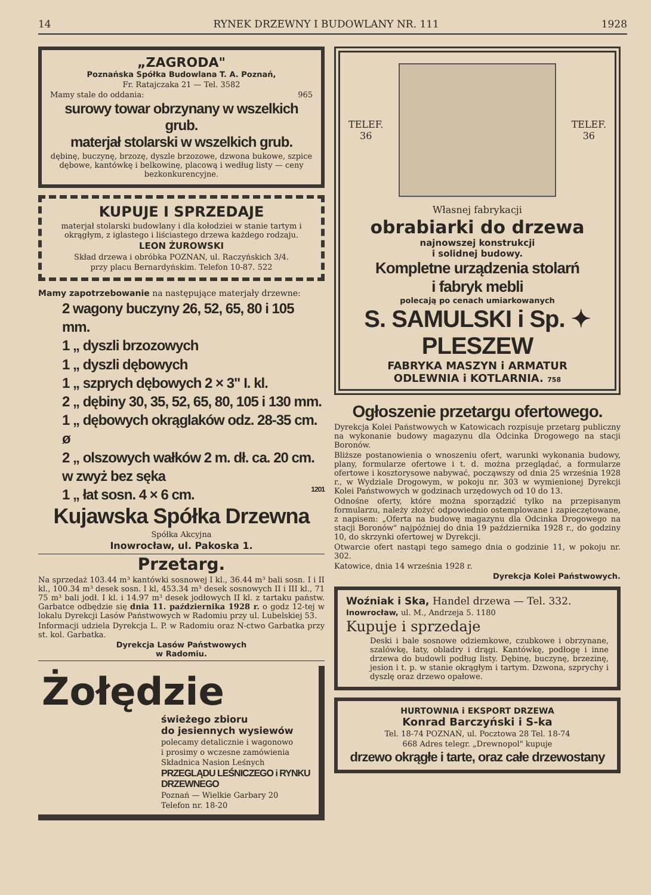14 RYNEK DRZEWNY I BUDOWLANY NR. 111 1928
„ZAGRODA"
Poznańska Spółka Budowlana T. A. Poznań,
Fr. Ratajczaka 21 — Tel. 3582
Mamy stale do oddania: 965
surowy towar obrzynany w wszelkich grub.
materjał stolarski w wszelkich grub.
dębinę, buczynę, brzozę, dyszle brzozowe, dzwona bukowe, szpice dębowe, kantówkę i belkowinę, placową i według listy — ceny bezkonkurencyjne.
KUPUJE I SPRZEDAJE
materjał stolarski budowlany i dla kołodziei w stanie tartym i okrągłym, z iglastego i liściastego drzewa każdego rodzaju.
LEON ŻUROWSKI
Skład drzewa i obróbka POZNAN, ul. Raczyńskich 3/4.
przy placu Bernardyńskim. Telefon 10-87. 522
Mamy zapotrzebowanie na następujące materjały drzewne:
2 wagony buczyny 26, 52, 65, 80 i 105 mm.
1 „ dyszli brzozowych
1 „ dyszli dębowych
1 „ szprych dębowych 2 × 3" I. kl.
2 „ dębiny 30, 35, 52, 65, 80, 105 i 130 mm.
1 „ dębowych okrąglaków odz. 28-35 cm. ø
2 „ olszowych wałków 2 m. dł. ca. 20 cm. w zwyż bez sęka
1 „ łat sosn. 4 × 6 cm. 1201
Kujawska Spółka Drzewna
Spółka Akcyjna
Inowrocław, ul. Pakoska 1.
Przetarg.
Na sprzedaż 103.44 m³ kantówki sosnowej I kl., 36.44 m³ bali sosn. I i II kl., 100.34 m³ desek sosn. I kl, 453.34 m³ desek sosnowych II i III kl., 71 75 m³ bali jodł. I kl. i 14.97 m³ desek jodłowych II kl. z tartaku państw. Garbatce odbędzie się dnia 11. października 1928 r. o godz 12-tej w lokalu Dyrekcji Lasów Państwowych w Radomiu przy ul. Lubelskiej 53.
Informacji udziela Dyrekcja L. P. w Radomiu oraz N-ctwo Garbatka przy st. kol. Garbatka.
Dyrekcja Lasów Państwowych
w Radomiu.
Żołędzie
świeżego zbioru
do jesiennych wysiewów
polecamy detalicznie i wagonowo
i prosimy o wczesne zamówienia
Składnica Nasion Leśnych
PRZEGLĄDU LEŚNICZEGO i RYNKU DRZEWNEGO
Poznań — Wielkie Garbary 20
Telefon nr. 18-20
TELEF.
36
TELEF.
36
Własnej fabrykacji
obrabiarki do drzewa
najnowszej konstrukcji
i solidnej budowy.
Kompletne urządzenia stolarń
i fabryk mebli
polecają po cenach umiarkowanych
S. SAMULSKI i Sp. ✦ PLESZEW
FABRYKA MASZYN i ARMATUR
ODLEWNIA i KOTLARNIA. 758
Ogłoszenie przetargu ofertowego.
Dyrekcja Kolei Państwowych w Katowicach rozpisuje przetarg publiczny na wykonanie budowy magazynu dla Odcinka Drogowego na stacji Boronów.
Bliższe postanowienia o wnoszeniu ofert, warunki wykonania budowy, plany, formularze ofertowe i t. d. można przeglądać, a formularze ofertowe i kosztorysowe nabywać, począwszy od dnia 25 września 1928 r., w Wydziale Drogowym, w pokoju nr. 303 w wymienionej Dyrekcji Kolei Państwowych w godzinach urzędowych od 10 do 13.
Odnośne oferty, które można sporządzić tylko na przepisanym formularzu, należy złożyć odpowiednio ostemplowane i zapieczętowane, z napisem: „Oferta na budowę magazynu dla Odcinka Drogowego na stacji Boronów" najpóźniej do dnia 19 października 1928 r., do godziny 10, do skrzynki ofertowej w Dyrekcji.
Otwarcie ofert nastąpi tego samego dnia o godzinie 11, w pokoju nr. 302.
Katowice, dnia 14 września 1928 r.
Dyrekcja Kolei Państwowych.
Woźniak i Ska, Handel drzewa — Tel. 332.
Inowrocław, ul. M., Andrzeja 5. 1180
Kupuje i sprzedaje
Deski i bale sosnowe odziemkowe, czubkowe i obrzynane, szalówkę, łaty, obladry i drągi. Kantówkę, podłogę i inne drzewa do budowli podług listy. Dębinę, buczynę, brzezinę, jesion i t. p. w stanie okrągłym i tartym. Dzwona, szprychy i dyszlę oraz drzewo opałowe.
HURTOWNIA i EKSPORT DRZEWA
Konrad Barczyński i S-ka
Tel. 18-74 POZNAŃ, ul. Pocztowa 28 Tel. 18-74
668 Adres telegr. „Drewnopol" kupuje
drzewo okrągłe i tarte, oraz całe drzewostany